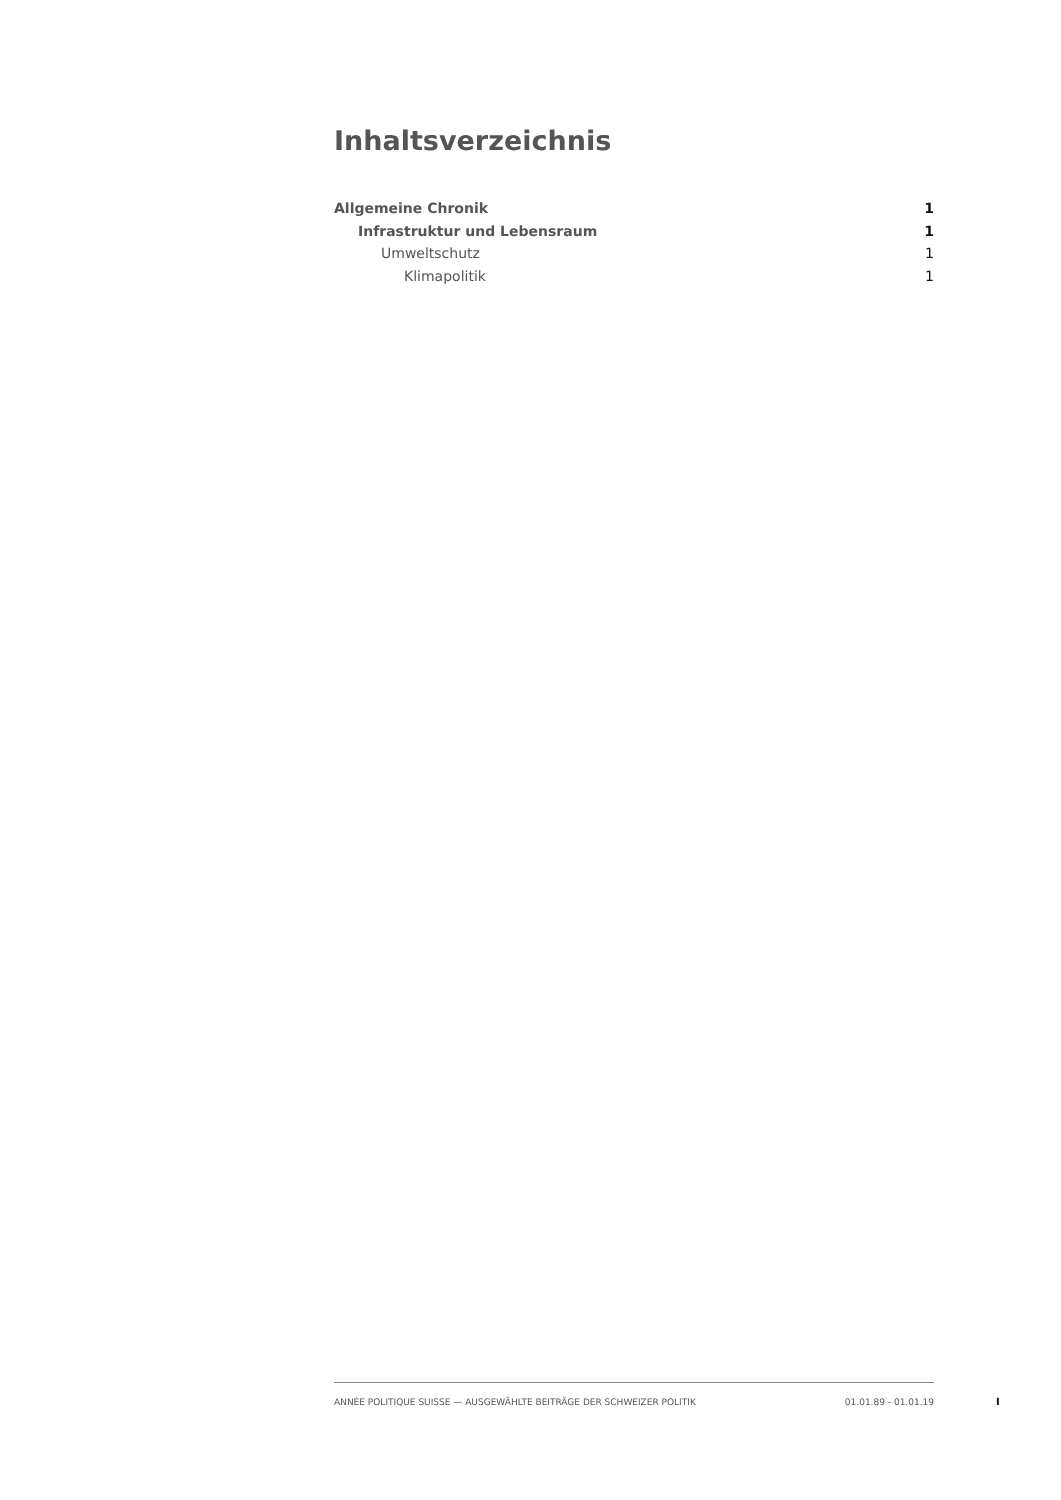Inhaltsverzeichnis
Allgemeine Chronik 1
Infrastruktur und Lebensraum 1
Umweltschutz 1
Klimapolitik 1
ANNÉE POLITIQUE SUISSE — AUSGEWÄHLTE BEITRÄGE DER SCHWEIZER POLITIK 01.01.89 - 01.01.19
I